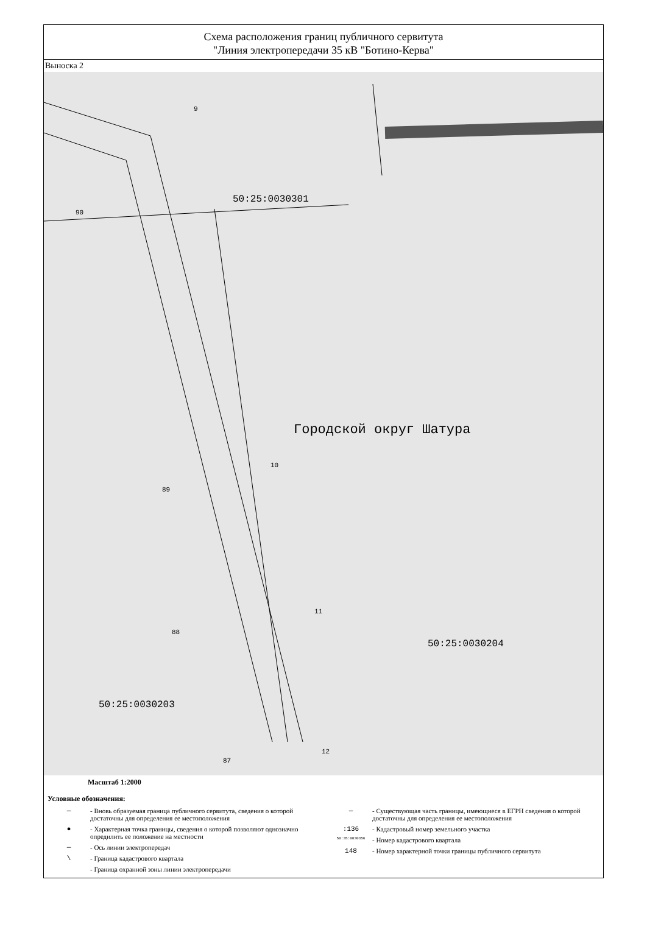Схема расположения границ публичного сервитута
"Линия электропередачи 35 кВ "Ботино-Керва"
Выноска 2
9
90
50:25:0030301
Городской округ Шатура
10
89
11
88
50:25:0030204
50:25:0030203
12
87
Масштаб 1:2000
Условные обозначения:
— - Вновь образуемая граница публичного сервитута, сведения о которой достаточны для определения ее местоположения
● - Характерная точка границы, сведения о которой позволяют однозначно опредилить ее положение на местности
— - Ось линии электропередач
\ - Граница кадастрового квартала
- Граница охранной зоны линии электропередачи
— - Существующая часть границы, имеющиеся в ЕГРН сведения о которой достаточны для определения ее местоположения
:136 - Кадастровый номер земельного участка
50:35:0030356 - Номер кадастрового квартала
148 - Номер характерной точки границы публичного сервитута